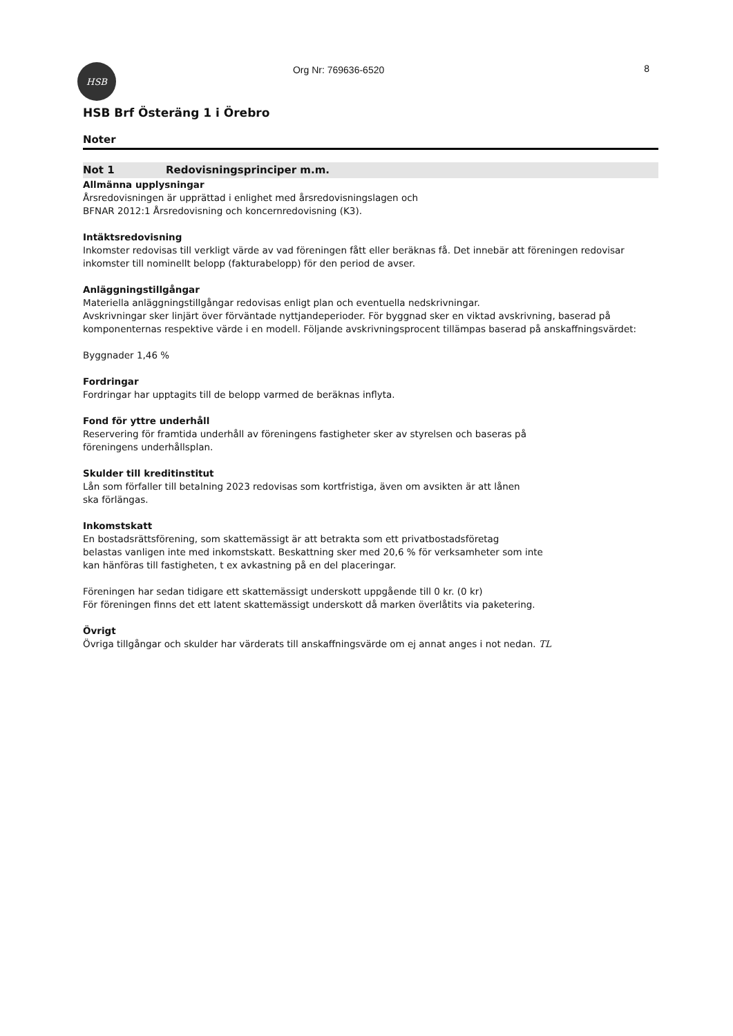HSB
Org Nr: 769636-6520 8
HSB Brf Österäng 1 i Örebro
Noter
Not 1 Redovisningsprinciper m.m.
Allmänna upplysningar
Årsredovisningen är upprättad i enlighet med årsredovisningslagen och
BFNAR 2012:1 Årsredovisning och koncernredovisning (K3).
Intäktsredovisning
Inkomster redovisas till verkligt värde av vad föreningen fått eller beräknas få. Det innebär att föreningen redovisar inkomster till nominellt belopp (fakturabelopp) för den period de avser.
Anläggningstillgångar
Materiella anläggningstillgångar redovisas enligt plan och eventuella nedskrivningar.
Avskrivningar sker linjärt över förväntade nyttjandeperioder. För byggnad sker en viktad avskrivning, baserad på komponenternas respektive värde i en modell. Följande avskrivningsprocent tillämpas baserad på anskaffningsvärdet:
Byggnader 1,46 %
Fordringar
Fordringar har upptagits till de belopp varmed de beräknas inflyta.
Fond för yttre underhåll
Reservering för framtida underhåll av föreningens fastigheter sker av styrelsen och baseras på
föreningens underhållsplan.
Skulder till kreditinstitut
Lån som förfaller till betalning 2023 redovisas som kortfristiga, även om avsikten är att lånen
ska förlängas.
Inkomstskatt
En bostadsrättsförening, som skattemässigt är att betrakta som ett privatbostadsföretag
belastas vanligen inte med inkomstskatt. Beskattning sker med 20,6 % för verksamheter som inte
kan hänföras till fastigheten, t ex avkastning på en del placeringar.
Föreningen har sedan tidigare ett skattemässigt underskott uppgående till 0 kr. (0 kr)
För föreningen finns det ett latent skattemässigt underskott då marken överlåtits via paketering.
Övrigt
Övriga tillgångar och skulder har värderats till anskaffningsvärde om ej annat anges i not nedan. TL